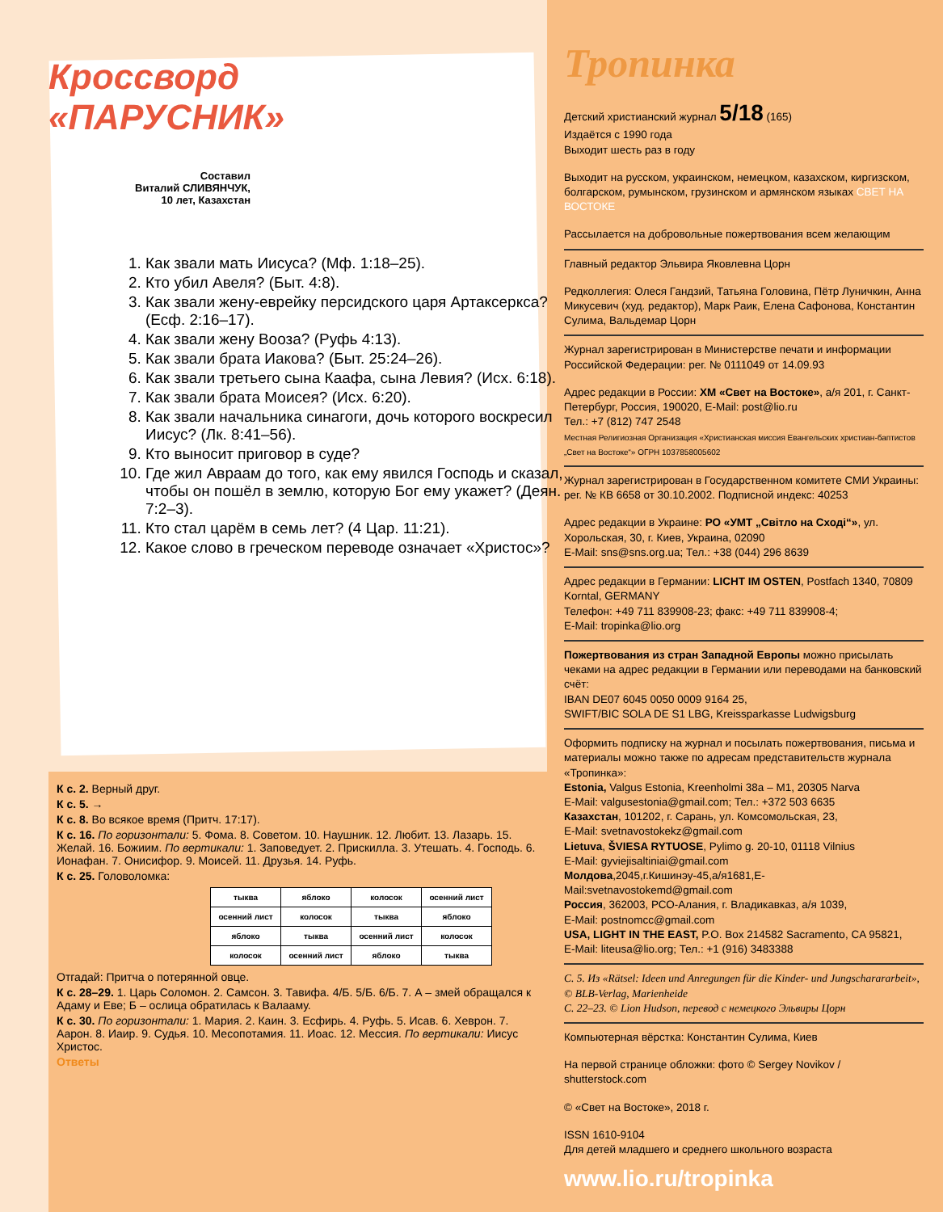Кроссворд
«ПАРУСНИК»
Составил
Виталий СЛИВЯНЧУК,
10 лет, Казахстан
1. Как звали мать Иисуса? (Мф. 1:18–25).
2. Кто убил Авеля? (Быт. 4:8).
3. Как звали жену-еврейку персидского царя Артаксеркса? (Есф. 2:16–17).
4. Как звали жену Вооза? (Руфь 4:13).
5. Как звали брата Иакова? (Быт. 25:24–26).
6. Как звали третьего сына Каафа, сына Левия? (Исх. 6:18).
7. Как звали брата Моисея? (Исх. 6:20).
8. Как звали начальника синагоги, дочь которого воскресил Иисус? (Лк. 8:41–56).
9. Кто выносит приговор в суде?
10. Где жил Авраам до того, как ему явился Господь и сказал, чтобы он пошёл в землю, которую Бог ему укажет? (Деян. 7:2–3).
11. Кто стал царём в семь лет? (4 Цар. 11:21).
12. Какое слово в греческом переводе означает «Христос»?
К с. 2. Верный друг.
К с. 5. →
К с. 8. Во всякое время (Притч. 17:17).
К с. 16. По горизонтали: 5. Фома. 8. Советом. 10. Наушник. 12. Любит. 13. Лазарь. 15. Желай. 16. Божиим. По вертикали: 1. Заповедует. 2. Прискилла. 3. Утешать. 4. Господь. 6. Ионафан. 7. Онисифор. 9. Моисей. 11. Друзья. 14. Руфь.
К с. 25. Головоломка:
| тыква | яблоко | колосок | осенний лист |
| осенний лист | колосок | тыква | яблоко |
| яблоко | тыква | осенний лист | колосок |
| колосок | осенний лист | яблоко | тыква |
Отгадай: Притча о потерянной овце.
К с. 28–29. 1. Царь Соломон. 2. Самсон. 3. Тавифа. 4/Б. 5/Б. 6/Б. 7. А – змей обращался к Адаму и Еве; Б – ослица обратилась к Валааму.
К с. 30. По горизонтали: 1. Мария. 2. Каин. 3. Есфирь. 4. Руфь. 5. Исав. 6. Хеврон. 7. Аарон. 8. Иаир. 9. Судья. 10. Месопотамия. 11. Иоас. 12. Мессия. По вертикали: Иисус Христос.
Ответы
Тропинка
Детский христианский журнал 5/18 (165)
Издаётся с 1990 года
Выходит шесть раз в году
Выходит на русском, украинском, немецком, казахском, киргизском, болгарском, румынском, грузинском и армянском языках СВЕТ НА ВОСТОКЕ
Рассылается на добровольные пожертвования всем желающим
Главный редактор Эльвира Яковлевна Цорн
Редколлегия: Олеся Гандзий, Татьяна Головина, Пётр Луничкин, Анна Микусевич (худ. редактор), Марк Раик, Елена Сафонова, Константин Сулима, Вальдемар Цорн
Журнал зарегистрирован в Министерстве печати и информации Российской Федерации: рег. № 0111049 от 14.09.93
Адрес редакции в России: ХМ «Свет на Востоке», а/я 201, г. Санкт-Петербург, Россия, 190020, E-Mail: post@lio.ru
Тел.: +7 (812) 747 2548
Местная Религиозная Организация «Христианская миссия Евангельских христиан-баптистов „Свет на Востоке“» ОГРН 1037858005602
Журнал зарегистрирован в Государственном комитете СМИ Украины: рег. № КВ 6658 от 30.10.2002. Подписной индекс: 40253
Адрес редакции в Украине: РО «УМТ „Світло на Сході“», ул. Хорольская, 30, г. Киев, Украина, 02090
E-Mail: sns@sns.org.ua; Тел.: +38 (044) 296 8639
Адрес редакции в Германии: LICHT IM OSTEN, Postfach 1340, 70809 Korntal, GERMANY
Телефон: +49 711 839908-23; факс: +49 711 839908-4;
E-Mail: tropinka@lio.org
Пожертвования из стран Западной Европы можно присылать чеками на адрес редакции в Германии или переводами на банковский счёт:
IBAN DE07 6045 0050 0009 9164 25,
SWIFT/BIC SOLA DE S1 LBG, Kreissparkasse Ludwigsburg
Оформить подписку на журнал и посылать пожертвования, письма и материалы можно также по адресам представительств журнала «Тропинка»:
Estonia, Valgus Estonia, Kreenholmi 38a – M1, 20305 Narva
E-Mail: valgusestonia@gmail.com; Тел.: +372 503 6635
Казахстан, 101202, г. Сарань, ул. Комсомольская, 23,
E-Mail: svetnavostokekz@gmail.com
Lietuva, ŠVIESA RYTUOSE, Pylimo g. 20-10, 01118 Vilnius
E-Mail: gyviejisaltiniai@gmail.com
Молдова,2045,г.Кишинэу-45,а/я1681,E-Mail:svetnavostokemd@gmail.com
Россия, 362003, РСО-Алания, г. Владикавказ, а/я 1039,
E-Mail: postnomcc@gmail.com
USA, LIGHT IN THE EAST, P.O. Box 214582 Sacramento, CA 95821,
E-Mail: liteusa@lio.org; Тел.: +1 (916) 3483388
С. 5. Из «Rätsel: Ideen und Anregungen für die Kinder- und Jungscharararbeit», © BLB-Verlag, Marienheide
С. 22–23. © Lion Hudson, перевод с немецкого Эльвиры Цорн
Компьютерная вёрстка: Константин Сулима, Киев
На первой странице обложки: фото © Sergey Novikov / shutterstock.com
© «Свет на Востоке», 2018 г.
ISSN 1610-9104
Для детей младшего и среднего школьного возраста
www.lio.ru/tropinka